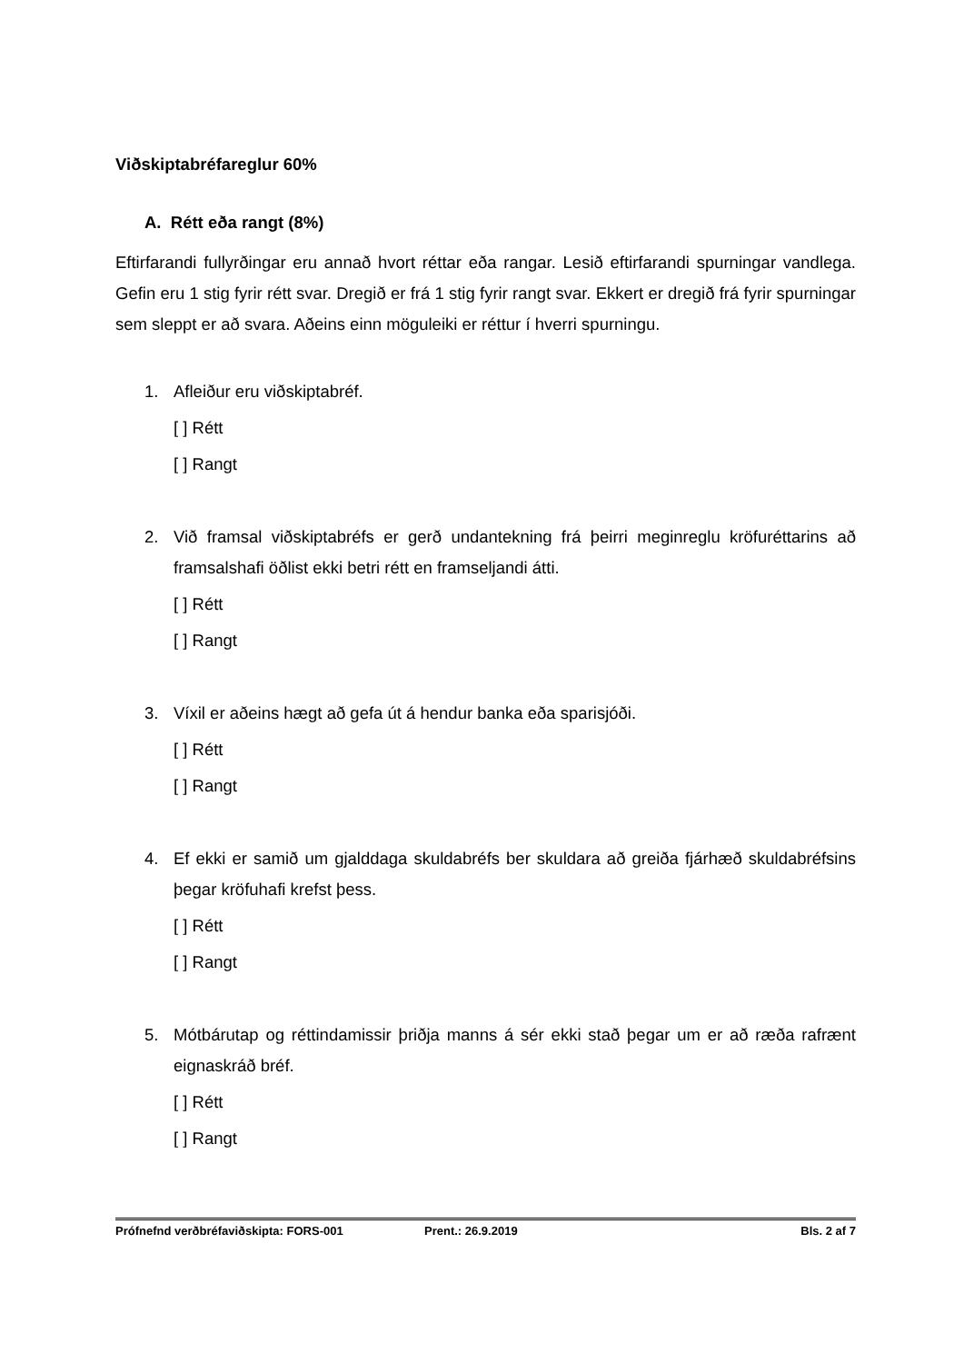Viðskiptabréfareglur 60%
A. Rétt eða rangt (8%)
Eftirfarandi fullyrðingar eru annað hvort réttar eða rangar. Lesið eftirfarandi spurningar vandlega. Gefin eru 1 stig fyrir rétt svar. Dregið er frá 1 stig fyrir rangt svar. Ekkert er dregið frá fyrir spurningar sem sleppt er að svara. Aðeins einn möguleiki er réttur í hverri spurningu.
1. Afleiður eru viðskiptabréf.
[ ] Rétt
[ ] Rangt
2. Við framsal viðskiptabréfs er gerð undantekning frá þeirri meginreglu kröfuréttarins að framsalshafi öðlist ekki betri rétt en framseljandi átti.
[ ] Rétt
[ ] Rangt
3. Víxil er aðeins hægt að gefa út á hendur banka eða sparisjóði.
[ ] Rétt
[ ] Rangt
4. Ef ekki er samið um gjalddaga skuldabréfs ber skuldara að greiða fjárhæð skuldabréfsins þegar kröfuhafi krefst þess.
[ ] Rétt
[ ] Rangt
5. Mótbárutap og réttindamissir þriðja manns á sér ekki stað þegar um er að ræða rafrænt eignaskráð bréf.
[ ] Rétt
[ ] Rangt
Prófnefnd verðbréfaviðskipta: FORS-001 Prent.: 26.9.2019 Bls. 2 af 7